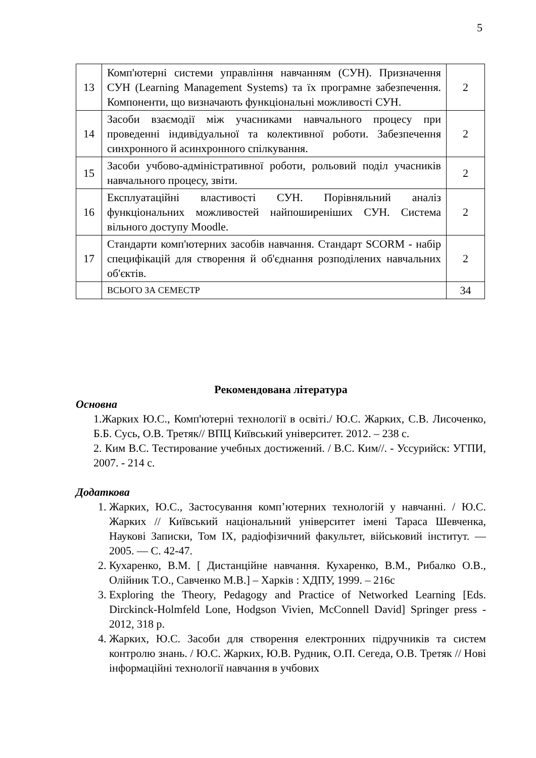5
| 13 | Комп'ютерні системи управління навчанням (СУН). Призначення СУН (Learning Management Systems) та їх програмне забезпечення. Компоненти, що визначають функціональні можливості СУН. | 2 |
| 14 | Засоби взаємодії між учасниками навчального процесу при проведенні індивідуальної та колективної роботи. Забезпечення синхронного й асинхронного спілкування. | 2 |
| 15 | Засоби учбово-адміністративної роботи, рольовий поділ учасників навчального процесу, звіти. | 2 |
| 16 | Експлуатаційні властивості СУН. Порівняльний аналіз функціональних можливостей найпоширеніших СУН. Система вільного доступу Moodle. | 2 |
| 17 | Стандарти комп'ютерних засобів навчання. Стандарт SCORM - набір специфікацій для створення й об'єднання розподілених навчальних об'єктів. | 2 |
| | ВСЬОГО ЗА СЕМЕСТР | 34 |
Рекомендована література
Основна
1.Жарких Ю.С., Комп'ютерні технології в освіті./ Ю.С. Жарких, С.В. Лисоченко, Б.Б. Сусь, О.В. Третяк// ВПЦ Київський університет. 2012. – 238 с.
2. Ким В.С. Тестирование учебных достижений. / В.С. Ким//. - Уссурийск: УГПИ, 2007. - 214 с.
Додаткова
1. Жарких, Ю.С., Застосування комп’ютерних технологій у навчанні. / Ю.С. Жарких // Київський національний університет імені Тараса Шевченка, Наукові Записки, Том IX, радіофізичний факультет, військовий інститут. — 2005. — С. 42-47.
2. Кухаренко, В.М. [ Дистанційне навчання. Кухаренко, В.М., Рибалко О.В., Олійник Т.О., Савченко М.В.] – Харків : ХДПУ, 1999. – 216с
3. Exploring the Theory, Pedagogy and Practice of Networked Learning [Eds. Dirckinck-Holmfeld Lone, Hodgson Vivien, McConnell David] Springer press - 2012, 318 p.
4. Жарких, Ю.С. Засоби для створення електронних підручників та систем контролю знань. / Ю.С. Жарких, Ю.В. Рудник, О.П. Сегеда, О.В. Третяк // Нові інформаційні технології навчання в учбових